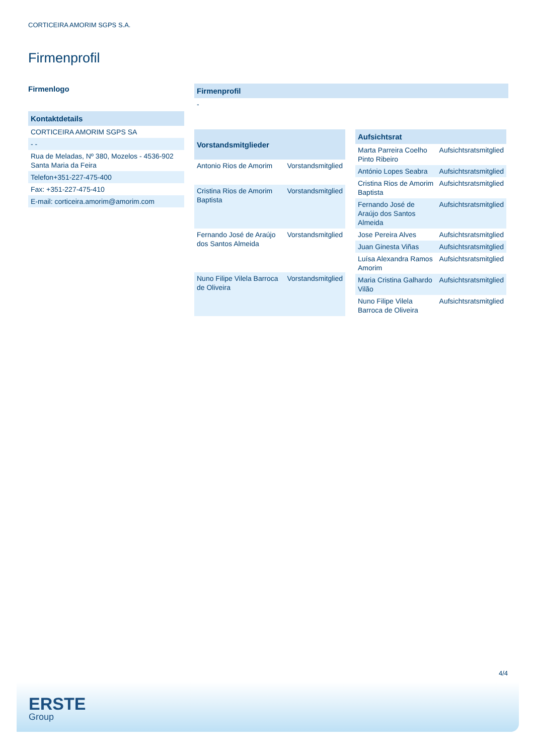CORTICEIRA AMORIM SGPS S.A.
Firmenprofil
Firmenlogo
| Kontaktdetails |
| --- |
| CORTICEIRA AMORIM SGPS SA |
| - - |
| Rua de Meladas, Nº 380, Mozelos - 4536-902 Santa Maria da Feira |
| Telefon+351-227-475-400 |
| Fax: +351-227-475-410 |
| E-mail: corticeira.amorim@amorim.com |
| Firmenprofil |
| --- |
| - |
| Vorstandsmitglieder | |
| --- | --- |
| Antonio Rios de Amorim | Vorstandsmitglied |
| Cristina Rios de Amorim Baptista | Vorstandsmitglied |
| Fernando José de Araújo dos Santos Almeida | Vorstandsmitglied |
| Nuno Filipe Vilela Barroca de Oliveira | Vorstandsmitglied |
| Aufsichtsrat | |
| --- | --- |
| Marta Parreira Coelho Pinto Ribeiro | Aufsichtsratsmitglied |
| António Lopes Seabra | Aufsichtsratsmitglied |
| Cristina Rios de Amorim Baptista | Aufsichtsratsmitglied |
| Fernando José de Araújo dos Santos Almeida | Aufsichtsratsmitglied |
| Jose Pereira Alves | Aufsichtsratsmitglied |
| Juan Ginesta Viñas | Aufsichtsratsmitglied |
| Luísa Alexandra Ramos Amorim | Aufsichtsratsmitglied |
| Maria Cristina Galhardo Vilão | Aufsichtsratsmitglied |
| Nuno Filipe Vilela Barroca de Oliveira | Aufsichtsratsmitglied |
4/4
ERSTE
Group